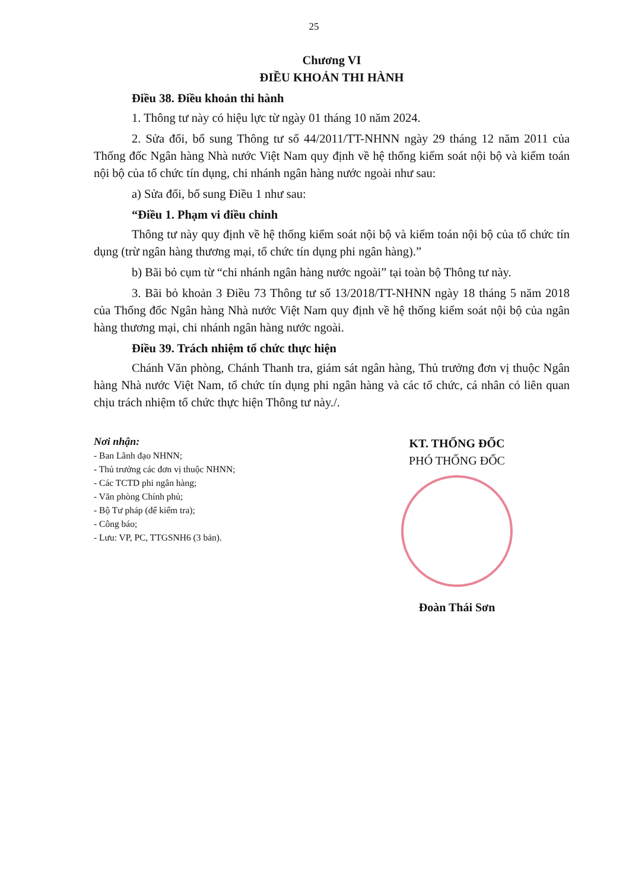25
Chương VI
ĐIỀU KHOẢN THI HÀNH
Điều 38. Điều khoản thi hành
1. Thông tư này có hiệu lực từ ngày 01 tháng 10 năm 2024.
2. Sửa đổi, bổ sung Thông tư số 44/2011/TT-NHNN ngày 29 tháng 12 năm 2011 của Thống đốc Ngân hàng Nhà nước Việt Nam quy định về hệ thống kiểm soát nội bộ và kiểm toán nội bộ của tổ chức tín dụng, chi nhánh ngân hàng nước ngoài như sau:
a) Sửa đổi, bổ sung Điều 1 như sau:
“Điều 1. Phạm vi điều chỉnh
Thông tư này quy định về hệ thống kiểm soát nội bộ và kiểm toán nội bộ của tổ chức tín dụng (trừ ngân hàng thương mại, tổ chức tín dụng phi ngân hàng).”
b) Bãi bỏ cụm từ “chi nhánh ngân hàng nước ngoài” tại toàn bộ Thông tư này.
3. Bãi bỏ khoản 3 Điều 73 Thông tư số 13/2018/TT-NHNN ngày 18 tháng 5 năm 2018 của Thống đốc Ngân hàng Nhà nước Việt Nam quy định về hệ thống kiểm soát nội bộ của ngân hàng thương mại, chi nhánh ngân hàng nước ngoài.
Điều 39. Trách nhiệm tổ chức thực hiện
Chánh Văn phòng, Chánh Thanh tra, giám sát ngân hàng, Thủ trưởng đơn vị thuộc Ngân hàng Nhà nước Việt Nam, tổ chức tín dụng phi ngân hàng và các tổ chức, cá nhân có liên quan chịu trách nhiệm tổ chức thực hiện Thông tư này./.
Nơi nhận:
- Ban Lãnh đạo NHNN;
- Thủ trưởng các đơn vị thuộc NHNN;
- Các TCTD phi ngân hàng;
- Văn phòng Chính phủ;
- Bộ Tư pháp (để kiểm tra);
- Công báo;
- Lưu: VP, PC, TTGSNH6 (3 bản).
KT. THỐNG ĐỐC
PHÓ THỐNG ĐỐC
Đoàn Thái Sơn